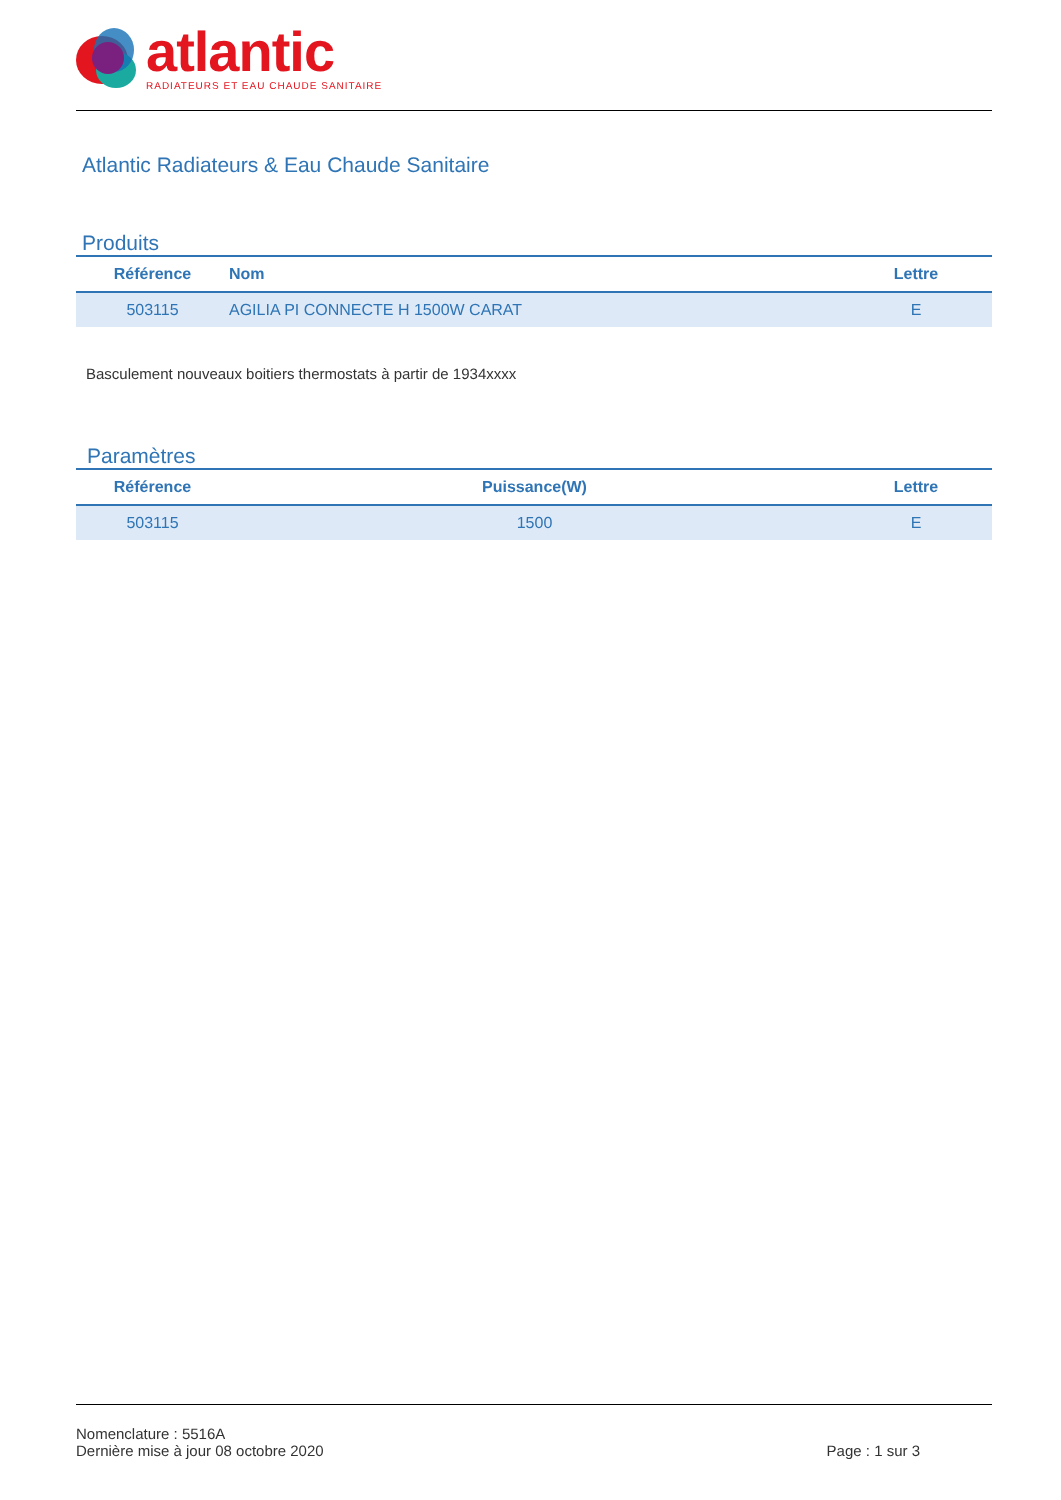atlantic
RADIATEURS ET EAU CHAUDE SANITAIRE
Atlantic Radiateurs & Eau Chaude Sanitaire
Produits
| Référence | Nom | Lettre |
| --- | --- | --- |
| 503115 | AGILIA PI CONNECTE H 1500W CARAT | E |
Basculement nouveaux boitiers thermostats à partir de 1934xxxx
Paramètres
| Référence | Puissance(W) | Lettre |
| --- | --- | --- |
| 503115 | 1500 | E |
Nomenclature : 5516A
Dernière mise à jour 08 octobre 2020 Page : 1 sur 3